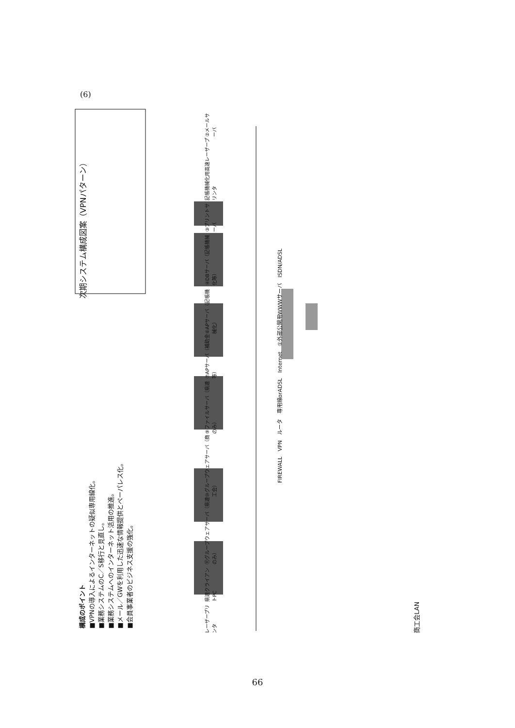(6)
構成のポイント
■VPNの導入によるインターネットの疑似専用線化。
■業務システムのC／S移行と見直し。
■業務システムへのインターネット活用の推進。
■メール／GWを利用した迅速な情報提供とペーパレス化。
■会員事業者のビジネス支援の強化。
次期システム構成図案（VPNパターン）
レーザープリンタ 県連クライアントPC ⑪グループウェアサーバ（県連のみ） ⑩グループウェアサーバ（商工会） ⑨ファイルサーバ（県連のみ） ⑦APサーバ（補助金等） ⑥APサーバ（記帳機械化） ④DBサーバ（記帳機械化等） ③プリントサーバ 記帳機械化用高速レーザープリンタ ②メールサーバ
FIREWALL　VPN　ルータ　専用線orADSL　Internet　①外部公開用WWWサーバ　ISDN/ADSL
商工会LAN
66